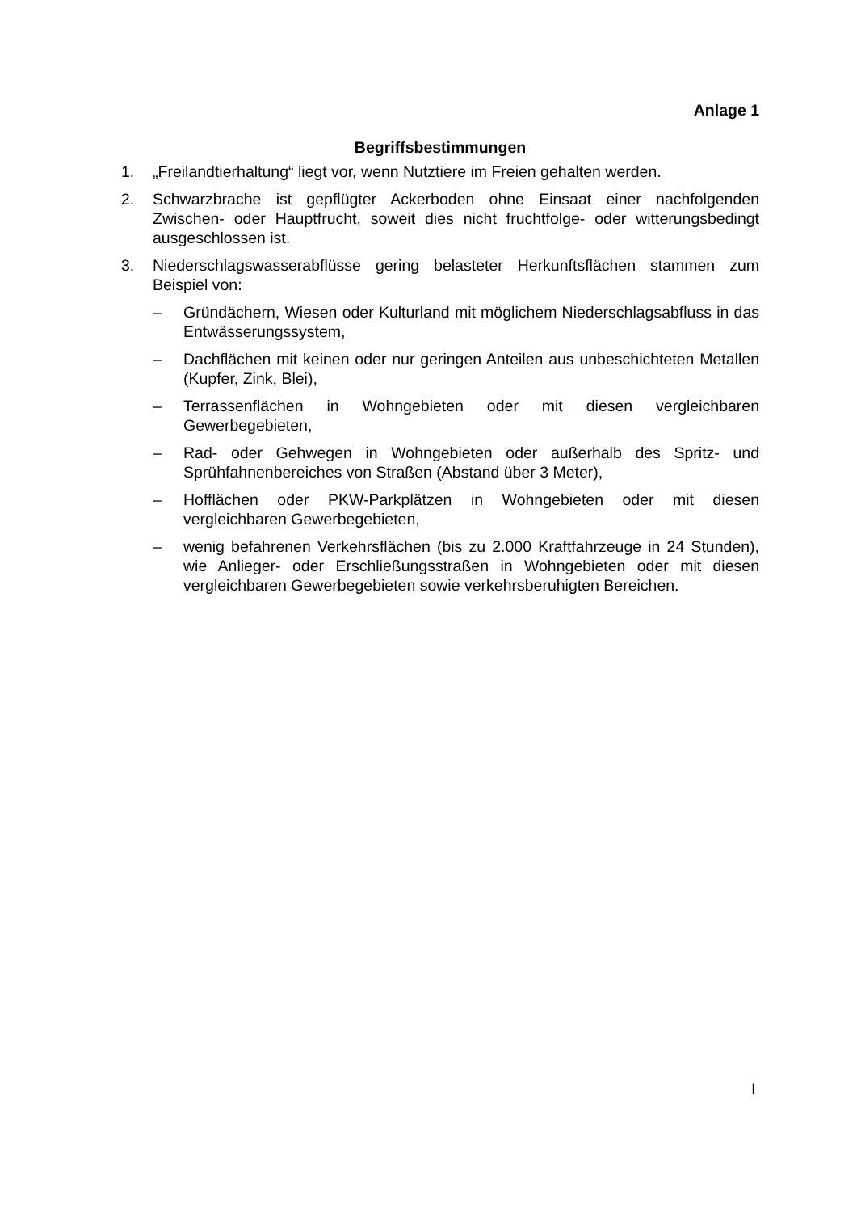Anlage 1
Begriffsbestimmungen
1. „Freilandtierhaltung“ liegt vor, wenn Nutztiere im Freien gehalten werden.
2. Schwarzbrache ist gepflügter Ackerboden ohne Einsaat einer nachfolgenden Zwischen- oder Hauptfrucht, soweit dies nicht fruchtfolge- oder witterungsbedingt ausgeschlossen ist.
3. Niederschlagswasserabflüsse gering belasteter Herkunftsflächen stammen zum Beispiel von:
– Gründächern, Wiesen oder Kulturland mit möglichem Niederschlagsabfluss in das Entwässerungssystem,
– Dachflächen mit keinen oder nur geringen Anteilen aus unbeschichteten Metallen (Kupfer, Zink, Blei),
– Terrassenflächen in Wohngebieten oder mit diesen vergleichbaren Gewerbegebieten,
– Rad- oder Gehwegen in Wohngebieten oder außerhalb des Spritz- und Sprühfahnenbereiches von Straßen (Abstand über 3 Meter),
– Hofflächen oder PKW-Parkplätzen in Wohngebieten oder mit diesen vergleichbaren Gewerbegebieten,
– wenig befahrenen Verkehrsflächen (bis zu 2.000 Kraftfahrzeuge in 24 Stunden), wie Anlieger- oder Erschließungsstraßen in Wohngebieten oder mit diesen vergleichbaren Gewerbegebieten sowie verkehrsberuhigten Bereichen.
I